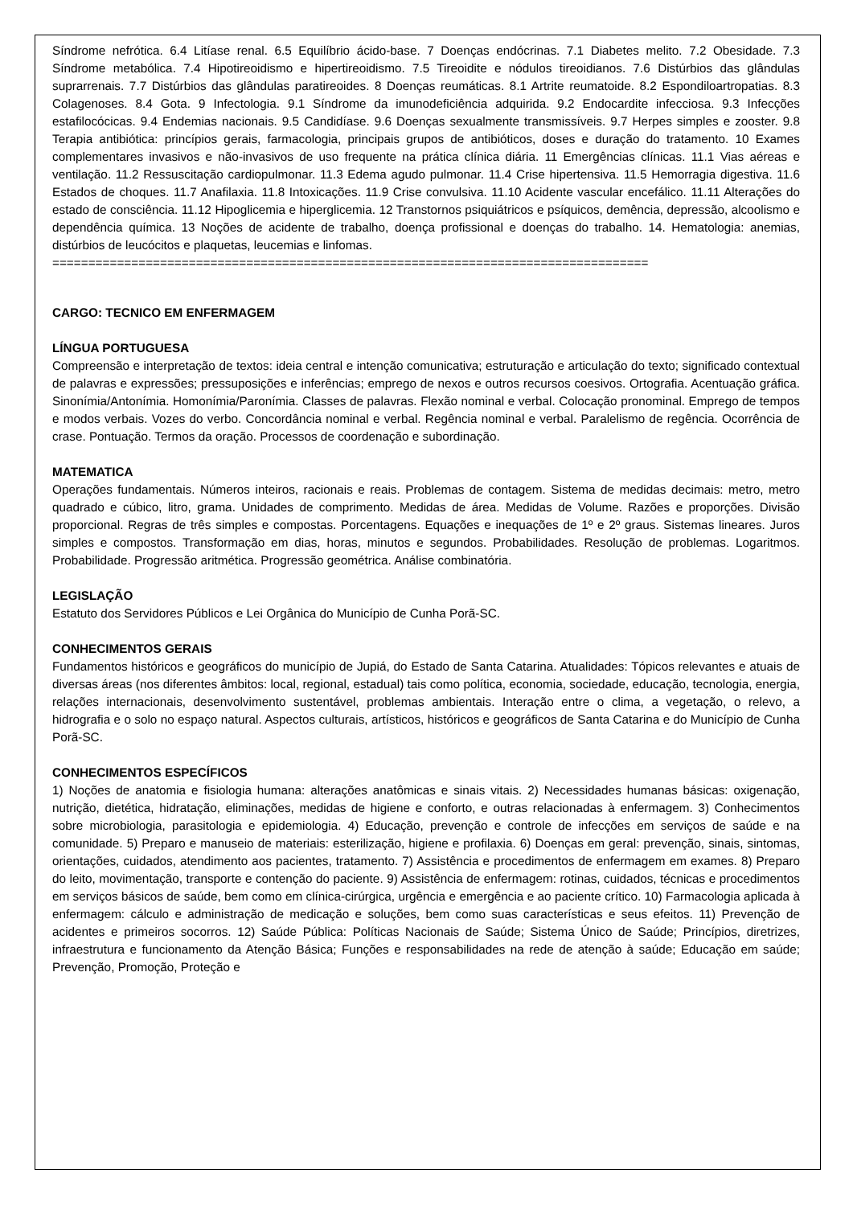Síndrome nefrótica. 6.4 Litíase renal. 6.5 Equilíbrio ácido-base. 7 Doenças endócrinas. 7.1 Diabetes melito. 7.2 Obesidade. 7.3 Síndrome metabólica. 7.4 Hipotireoidismo e hipertireoidismo. 7.5 Tireoidite e nódulos tireoidianos. 7.6 Distúrbios das glândulas suprarrenais. 7.7 Distúrbios das glândulas paratireoides. 8 Doenças reumáticas. 8.1 Artrite reumatoide. 8.2 Espondiloartropatias. 8.3 Colagenoses. 8.4 Gota. 9 Infectologia. 9.1 Síndrome da imunodeficiência adquirida. 9.2 Endocardite infecciosa. 9.3 Infecções estafilocócicas. 9.4 Endemias nacionais. 9.5 Candidíase. 9.6 Doenças sexualmente transmissíveis. 9.7 Herpes simples e zooster. 9.8 Terapia antibiótica: princípios gerais, farmacologia, principais grupos de antibióticos, doses e duração do tratamento. 10 Exames complementares invasivos e não-invasivos de uso frequente na prática clínica diária. 11 Emergências clínicas. 11.1 Vias aéreas e ventilação. 11.2 Ressuscitação cardiopulmonar. 11.3 Edema agudo pulmonar. 11.4 Crise hipertensiva. 11.5 Hemorragia digestiva. 11.6 Estados de choques. 11.7 Anafilaxia. 11.8 Intoxicações. 11.9 Crise convulsiva. 11.10 Acidente vascular encefálico. 11.11 Alterações do estado de consciência. 11.12 Hipoglicemia e hiperglicemia. 12 Transtornos psiquiátricos e psíquicos, demência, depressão, alcoolismo e dependência química. 13 Noções de acidente de trabalho, doença profissional e doenças do trabalho. 14. Hematologia: anemias, distúrbios de leucócitos e plaquetas, leucemias e linfomas.
===================================================================================
CARGO: TECNICO EM ENFERMAGEM
LÍNGUA PORTUGUESA
Compreensão e interpretação de textos: ideia central e intenção comunicativa; estruturação e articulação do texto; significado contextual de palavras e expressões; pressuposições e inferências; emprego de nexos e outros recursos coesivos. Ortografia. Acentuação gráfica. Sinonímia/Antonímia. Homonímia/Paronímia. Classes de palavras. Flexão nominal e verbal. Colocação pronominal. Emprego de tempos e modos verbais. Vozes do verbo. Concordância nominal e verbal. Regência nominal e verbal. Paralelismo de regência. Ocorrência de crase. Pontuação. Termos da oração. Processos de coordenação e subordinação.
MATEMATICA
Operações fundamentais. Números inteiros, racionais e reais. Problemas de contagem. Sistema de medidas decimais: metro, metro quadrado e cúbico, litro, grama. Unidades de comprimento. Medidas de área. Medidas de Volume. Razões e proporções. Divisão proporcional. Regras de três simples e compostas. Porcentagens. Equações e inequações de 1º e 2º graus. Sistemas lineares. Juros simples e compostos. Transformação em dias, horas, minutos e segundos. Probabilidades. Resolução de problemas. Logaritmos. Probabilidade. Progressão aritmética. Progressão geométrica. Análise combinatória.
LEGISLAÇÃO
Estatuto dos Servidores Públicos e Lei Orgânica do Município de Cunha Porã-SC.
CONHECIMENTOS GERAIS
Fundamentos históricos e geográficos do município de Jupiá, do Estado de Santa Catarina. Atualidades: Tópicos relevantes e atuais de diversas áreas (nos diferentes âmbitos: local, regional, estadual) tais como política, economia, sociedade, educação, tecnologia, energia, relações internacionais, desenvolvimento sustentável, problemas ambientais. Interação entre o clima, a vegetação, o relevo, a hidrografia e o solo no espaço natural. Aspectos culturais, artísticos, históricos e geográficos de Santa Catarina e do Município de Cunha Porã-SC.
CONHECIMENTOS ESPECÍFICOS
1) Noções de anatomia e fisiologia humana: alterações anatômicas e sinais vitais. 2) Necessidades humanas básicas: oxigenação, nutrição, dietética, hidratação, eliminações, medidas de higiene e conforto, e outras relacionadas à enfermagem. 3) Conhecimentos sobre microbiologia, parasitologia e epidemiologia. 4) Educação, prevenção e controle de infecções em serviços de saúde e na comunidade. 5) Preparo e manuseio de materiais: esterilização, higiene e profilaxia. 6) Doenças em geral: prevenção, sinais, sintomas, orientações, cuidados, atendimento aos pacientes, tratamento. 7) Assistência e procedimentos de enfermagem em exames. 8) Preparo do leito, movimentação, transporte e contenção do paciente. 9) Assistência de enfermagem: rotinas, cuidados, técnicas e procedimentos em serviços básicos de saúde, bem como em clínica-cirúrgica, urgência e emergência e ao paciente crítico. 10) Farmacologia aplicada à enfermagem: cálculo e administração de medicação e soluções, bem como suas características e seus efeitos. 11) Prevenção de acidentes e primeiros socorros. 12) Saúde Pública: Políticas Nacionais de Saúde; Sistema Único de Saúde; Princípios, diretrizes, infraestrutura e funcionamento da Atenção Básica; Funções e responsabilidades na rede de atenção à saúde; Educação em saúde; Prevenção, Promoção, Proteção e